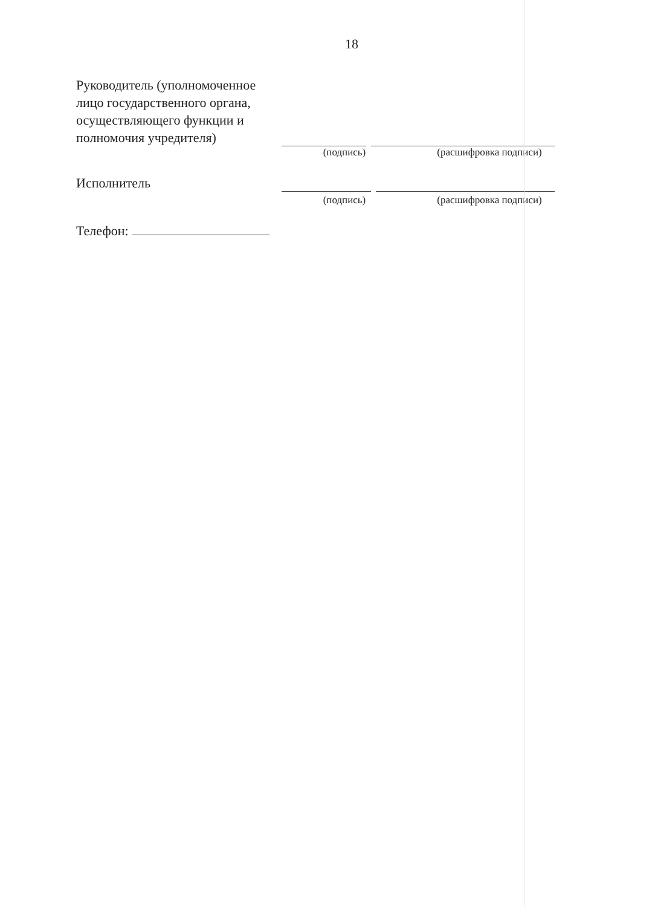18
Руководитель (уполномоченное лицо государственного органа, осуществляющего функции и полномочия учредителя)
(подпись) (расшифровка подписи)
Исполнитель
(подпись) (расшифровка подписи)
Телефон: